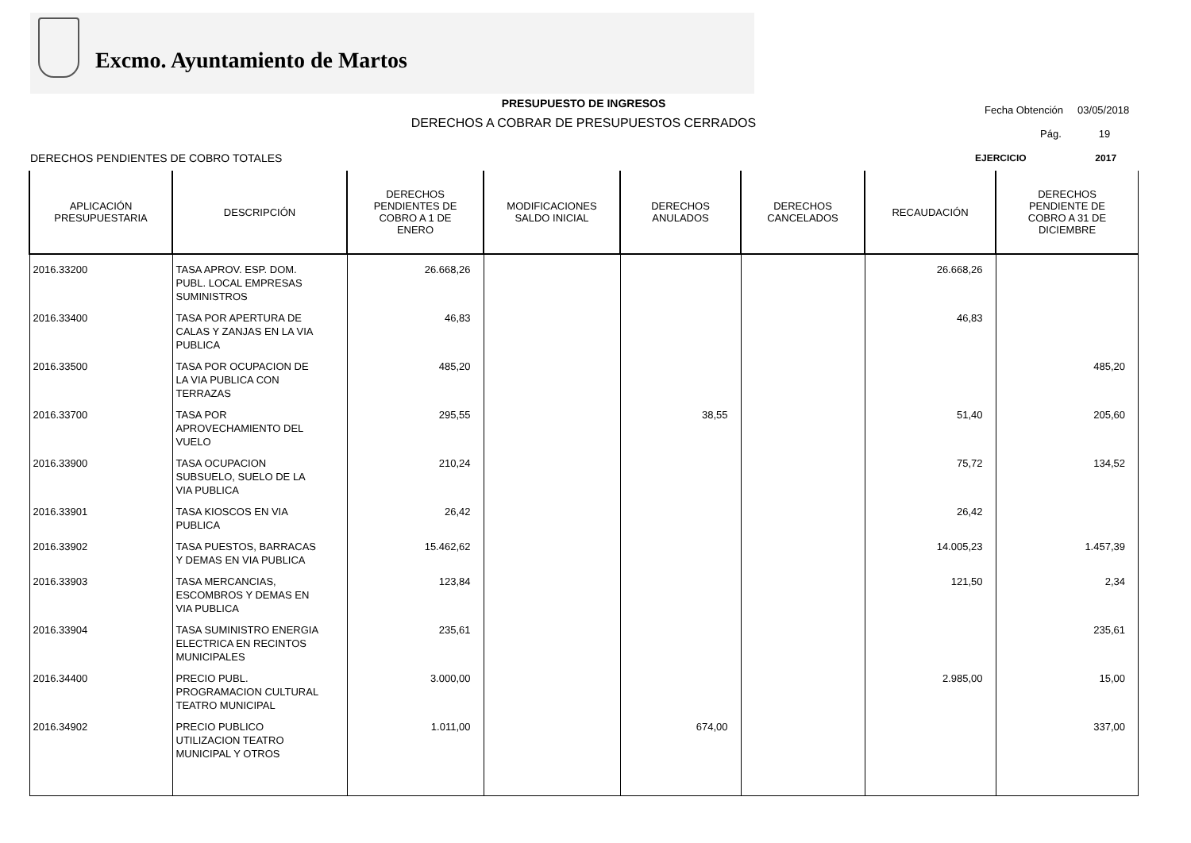Excmo. Ayuntamiento de Martos
PRESUPUESTO DE INGRESOS
DERECHOS A COBRAR DE PRESUPUESTOS CERRADOS
Fecha Obtención 03/05/2018
Pág. 19
DERECHOS PENDIENTES DE COBRO TOTALES
EJERCICIO 2017
| APLICACIÓN PRESUPUESTARIA | DESCRIPCIÓN | DERECHOS PENDIENTES DE COBRO A 1 DE ENERO | MODIFICACIONES SALDO INICIAL | DERECHOS ANULADOS | DERECHOS CANCELADOS | RECAUDACIÓN | DERECHOS PENDIENTE DE COBRO A 31 DE DICIEMBRE |
| --- | --- | --- | --- | --- | --- | --- | --- |
| 2016.33200 | TASA APROV. ESP. DOM. PUBL. LOCAL EMPRESAS SUMINISTROS | 26.668,26 | | | | 26.668,26 | |
| 2016.33400 | TASA POR APERTURA DE CALAS Y ZANJAS EN LA VIA PUBLICA | 46,83 | | | | 46,83 | |
| 2016.33500 | TASA POR OCUPACION DE LA VIA PUBLICA CON TERRAZAS | 485,20 | | | | | 485,20 |
| 2016.33700 | TASA POR APROVECHAMIENTO DEL VUELO | 295,55 | | 38,55 | | 51,40 | 205,60 |
| 2016.33900 | TASA OCUPACION SUBSUELO, SUELO DE LA VIA PUBLICA | 210,24 | | | | 75,72 | 134,52 |
| 2016.33901 | TASA KIOSCOS EN VIA PUBLICA | 26,42 | | | | 26,42 | |
| 2016.33902 | TASA PUESTOS, BARRACAS Y DEMAS EN VIA PUBLICA | 15.462,62 | | | | 14.005,23 | 1.457,39 |
| 2016.33903 | TASA MERCANCIAS, ESCOMBROS Y DEMAS EN VIA PUBLICA | 123,84 | | | | 121,50 | 2,34 |
| 2016.33904 | TASA SUMINISTRO ENERGIA ELECTRICA EN RECINTOS MUNICIPALES | 235,61 | | | | | 235,61 |
| 2016.34400 | PRECIO PUBL. PROGRAMACION CULTURAL TEATRO MUNICIPAL | 3.000,00 | | | | 2.985,00 | 15,00 |
| 2016.34902 | PRECIO PUBLICO UTILIZACION TEATRO MUNICIPAL Y OTROS | 1.011,00 | | 674,00 | | | 337,00 |